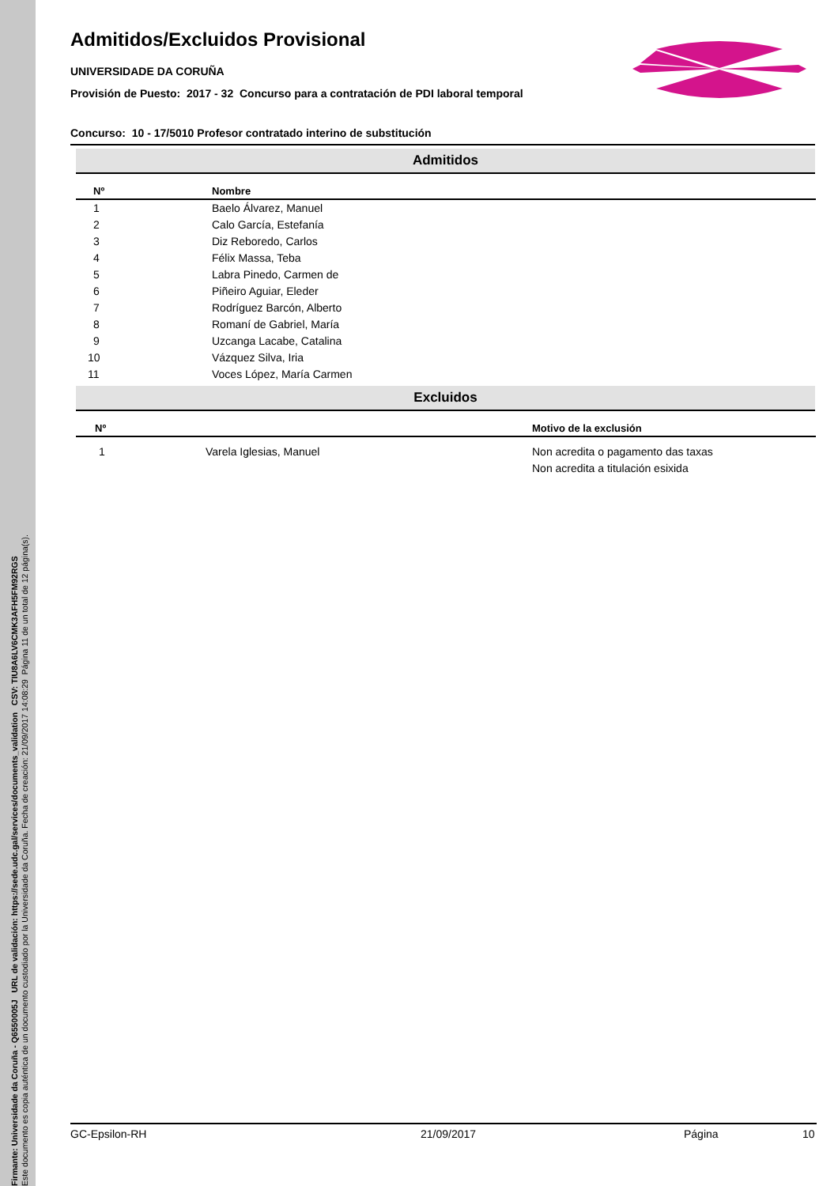Firmante: Universidade da Coruña - Q6550005J URL de validación: https://sede.udc.gal/services/documents_validation CSV: TIU8A6LV6CMK3AFH5FM92RGS
Este documento es copia auténtica de un documento custodiado por la Universidade da Coruña. Fecha de creación: 21/09/2017 14:08:29 Página 11 de un total de 12 página(s).
Admitidos/Excluidos Provisional
UNIVERSIDADE DA CORUÑA
Provisión de Puesto: 2017 - 32 Concurso para a contratación de PDI laboral temporal
Concurso: 10 - 17/5010 Profesor contratado interino de substitución
Admitidos
| Nº | Nombre |
| --- | --- |
| 1 | Baelo Álvarez, Manuel |
| 2 | Calo García, Estefanía |
| 3 | Diz Reboredo, Carlos |
| 4 | Félix Massa, Teba |
| 5 | Labra Pinedo, Carmen de |
| 6 | Piñeiro Aguiar, Eleder |
| 7 | Rodríguez Barcón, Alberto |
| 8 | Romaní de Gabriel, María |
| 9 | Uzcanga Lacabe, Catalina |
| 10 | Vázquez Silva, Iria |
| 11 | Voces López, María Carmen |
Excluidos
| Nº | | Motivo de la exclusión |
| --- | --- | --- |
| 1 | Varela Iglesias, Manuel | Non acredita o pagamento das taxas |
| | | Non acredita a titulación esixida |
GC-Epsilon-RH 21/09/2017 Página 10